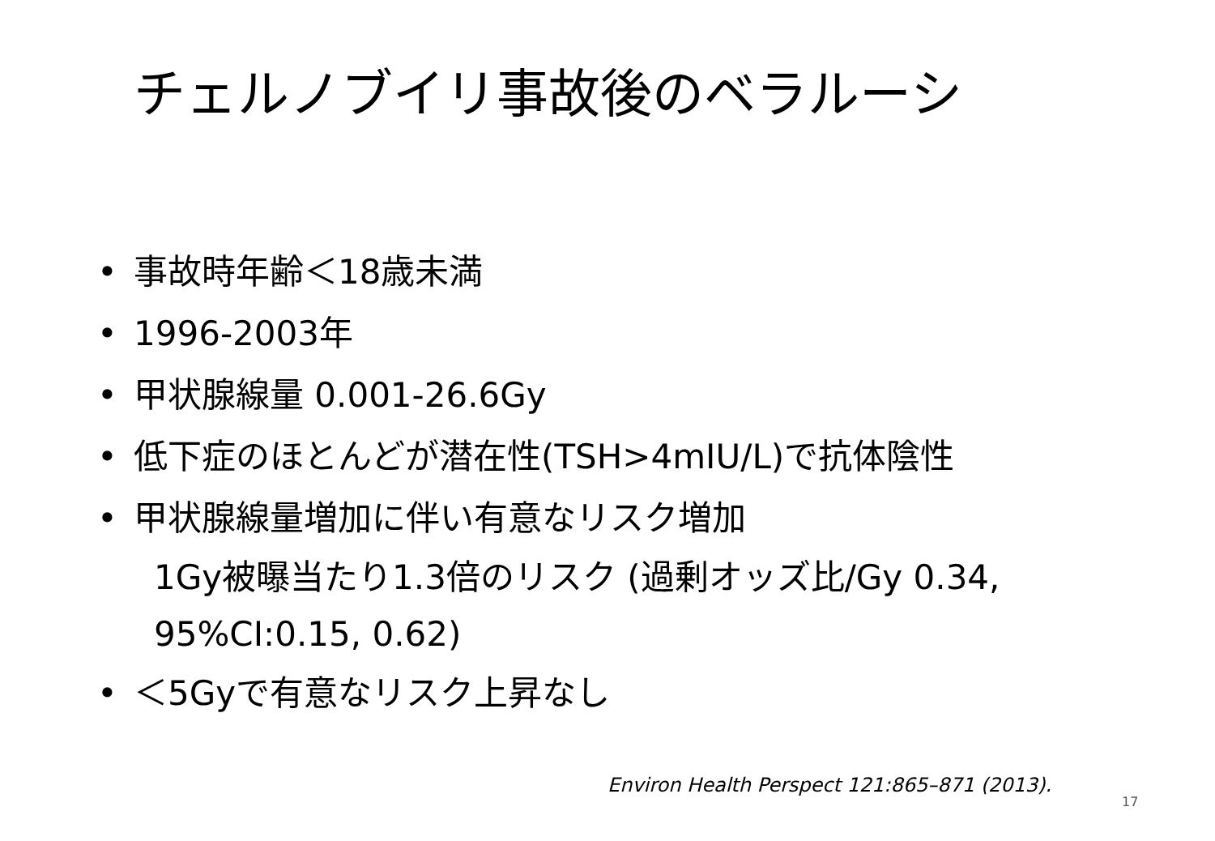チェルノブイリ事故後のベラルーシ
• 事故時年齢＜18歳未満
• 1996-2003年
• 甲状腺線量 0.001-26.6Gy
• 低下症のほとんどが潜在性(TSH>4mIU/L)で抗体陰性
• 甲状腺線量増加に伴い有意なリスク増加
1Gy被曝当たり1.3倍のリスク (過剰オッズ比/Gy 0.34,
95%CI:0.15, 0.62)
• ＜5Gyで有意なリスク上昇なし
Environ Health Perspect 121:865–871 (2013).
17